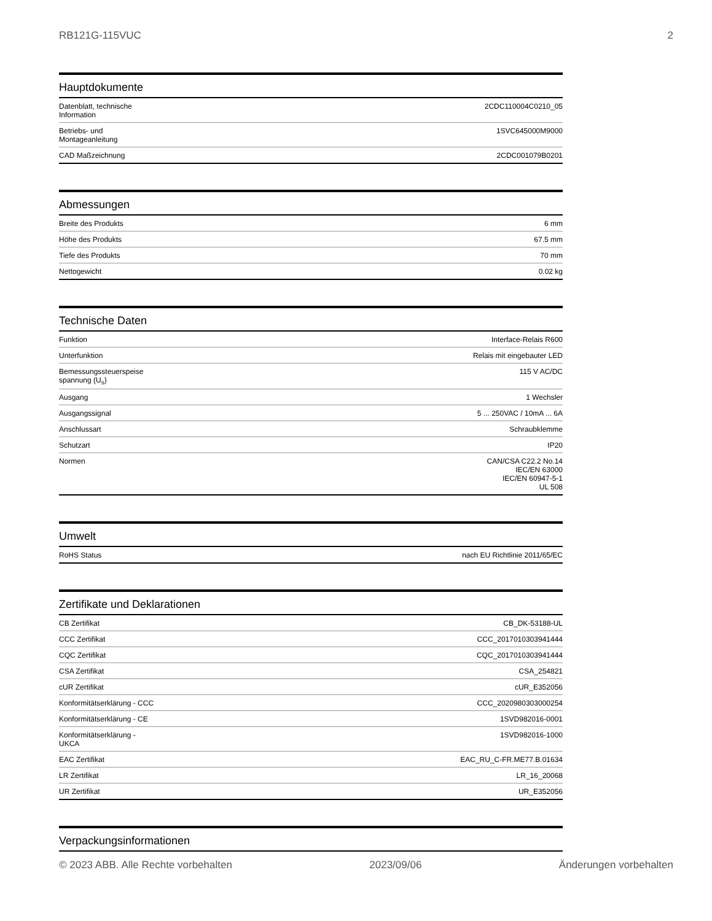RB121G-115VUC 2
Hauptdokumente
| Datenblatt, technische Information | 2CDC110004C0210_05 |
| Betriebs- und Montageanleitung | 1SVC645000M9000 |
| CAD Maßzeichnung | 2CDC001079B0201 |
Abmessungen
| Breite des Produkts | 6 mm |
| Höhe des Produkts | 67.5 mm |
| Tiefe des Produkts | 70 mm |
| Nettogewicht | 0.02 kg |
Technische Daten
| Funktion | Interface-Relais R600 |
| Unterfunktion | Relais mit eingebauter LED |
| Bemessungssteuerspeise spannung (U<sub>s</sub>) | 115 V AC/DC |
| Ausgang | 1 Wechsler |
| Ausgangssignal | 5 ... 250VAC / 10mA ... 6A |
| Anschlussart | Schraubklemme |
| Schutzart | IP20 |
| Normen | CAN/CSA C22.2 No.14 IEC/EN 63000 IEC/EN 60947-5-1 UL 508 |
Umwelt
| RoHS Status | nach EU Richtlinie 2011/65/EC |
Zertifikate und Deklarationen
| CB Zertifikat | CB_DK-53188-UL |
| CCC Zertifikat | CCC_2017010303941444 |
| CQC Zertifikat | CQC_2017010303941444 |
| CSA Zertifikat | CSA_254821 |
| cUR Zertifikat | cUR_E352056 |
| Konformitätserklärung - CCC | CCC_2020980303000254 |
| Konformitätserklärung - CE | 1SVD982016-0001 |
| Konformitätserklärung - UKCA | 1SVD982016-1000 |
| EAC Zertifikat | EAC_RU_C-FR.ME77.B.01634 |
| LR Zertifikat | LR_16_20068 |
| UR Zertifikat | UR_E352056 |
Verpackungsinformationen
© 2023 ABB. Alle Rechte vorbehalten 2023/09/06 Änderungen vorbehalten